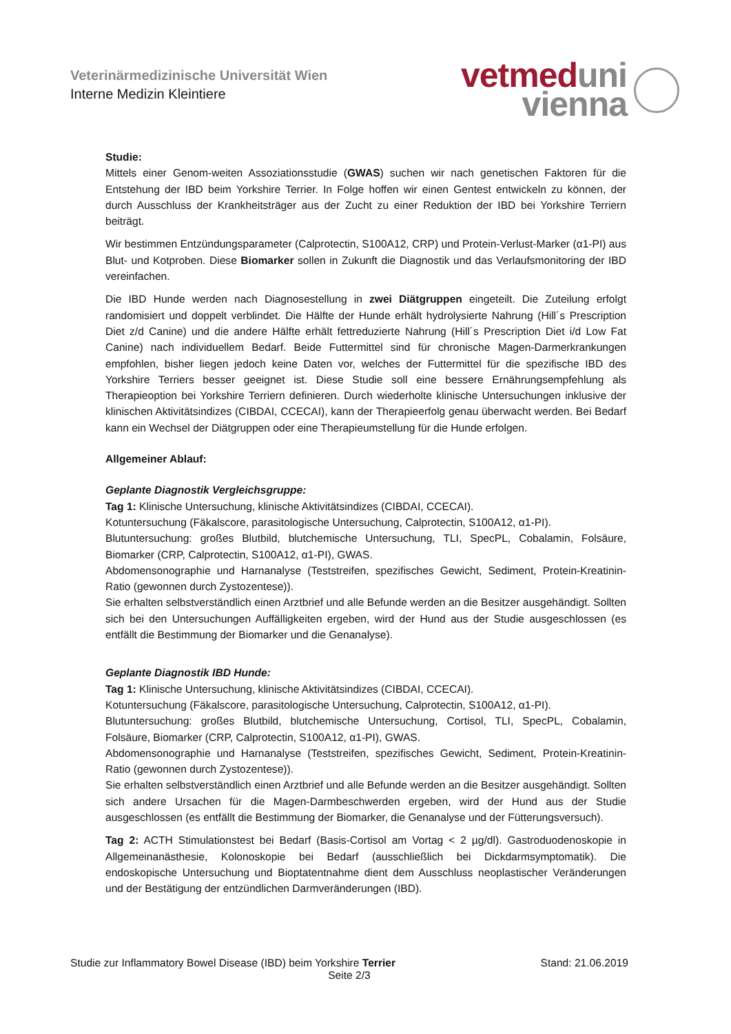Veterinärmedizinische Universität Wien
Interne Medizin Kleintiere
vetmed uni
vienna
Studie:
Mittels einer Genom-weiten Assoziationsstudie (GWAS) suchen wir nach genetischen Faktoren für die Entstehung der IBD beim Yorkshire Terrier. In Folge hoffen wir einen Gentest entwickeln zu können, der durch Ausschluss der Krankheitsträger aus der Zucht zu einer Reduktion der IBD bei Yorkshire Terriern beiträgt.
Wir bestimmen Entzündungsparameter (Calprotectin, S100A12, CRP) und Protein-Verlust-Marker (α1-PI) aus Blut- und Kotproben. Diese Biomarker sollen in Zukunft die Diagnostik und das Verlaufsmonitoring der IBD vereinfachen.
Die IBD Hunde werden nach Diagnosestellung in zwei Diätgruppen eingeteilt. Die Zuteilung erfolgt randomisiert und doppelt verblindet. Die Hälfte der Hunde erhält hydrolysierte Nahrung (Hill´s Prescription Diet z/d Canine) und die andere Hälfte erhält fettreduzierte Nahrung (Hill´s Prescription Diet i/d Low Fat Canine) nach individuellem Bedarf. Beide Futtermittel sind für chronische Magen-Darmerkrankungen empfohlen, bisher liegen jedoch keine Daten vor, welches der Futtermittel für die spezifische IBD des Yorkshire Terriers besser geeignet ist. Diese Studie soll eine bessere Ernährungsempfehlung als Therapieoption bei Yorkshire Terriern definieren. Durch wiederholte klinische Untersuchungen inklusive der klinischen Aktivitätsindizes (CIBDAI, CCECAI), kann der Therapieerfolg genau überwacht werden. Bei Bedarf kann ein Wechsel der Diätgruppen oder eine Therapieumstellung für die Hunde erfolgen.
Allgemeiner Ablauf:
Geplante Diagnostik Vergleichsgruppe:
Tag 1: Klinische Untersuchung, klinische Aktivitätsindizes (CIBDAI, CCECAI).
Kotuntersuchung (Fäkalscore, parasitologische Untersuchung, Calprotectin, S100A12, α1-PI).
Blutuntersuchung: großes Blutbild, blutchemische Untersuchung, TLI, SpecPL, Cobalamin, Folsäure, Biomarker (CRP, Calprotectin, S100A12, α1-PI), GWAS.
Abdomensonographie und Harnanalyse (Teststreifen, spezifisches Gewicht, Sediment, Protein-Kreatinin-Ratio (gewonnen durch Zystozentese)).
Sie erhalten selbstverständlich einen Arztbrief und alle Befunde werden an die Besitzer ausgehändigt. Sollten sich bei den Untersuchungen Auffälligkeiten ergeben, wird der Hund aus der Studie ausgeschlossen (es entfällt die Bestimmung der Biomarker und die Genanalyse).
Geplante Diagnostik IBD Hunde:
Tag 1: Klinische Untersuchung, klinische Aktivitätsindizes (CIBDAI, CCECAI).
Kotuntersuchung (Fäkalscore, parasitologische Untersuchung, Calprotectin, S100A12, α1-PI).
Blutuntersuchung: großes Blutbild, blutchemische Untersuchung, Cortisol, TLI, SpecPL, Cobalamin, Folsäure, Biomarker (CRP, Calprotectin, S100A12, α1-PI), GWAS.
Abdomensonographie und Harnanalyse (Teststreifen, spezifisches Gewicht, Sediment, Protein-Kreatinin-Ratio (gewonnen durch Zystozentese)).
Sie erhalten selbstverständlich einen Arztbrief und alle Befunde werden an die Besitzer ausgehändigt. Sollten sich andere Ursachen für die Magen-Darmbeschwerden ergeben, wird der Hund aus der Studie ausgeschlossen (es entfällt die Bestimmung der Biomarker, die Genanalyse und der Fütterungsversuch).
Tag 2: ACTH Stimulationstest bei Bedarf (Basis-Cortisol am Vortag < 2 µg/dl). Gastroduodenoskopie in Allgemeinanästhesie, Kolonoskopie bei Bedarf (ausschließlich bei Dickdarmsymptomatik). Die endoskopische Untersuchung und Bioptatentnahme dient dem Ausschluss neoplastischer Veränderungen und der Bestätigung der entzündlichen Darmveränderungen (IBD).
Studie zur Inflammatory Bowel Disease (IBD) beim Yorkshire Terrier Stand: 21.06.2019
Seite 2/3